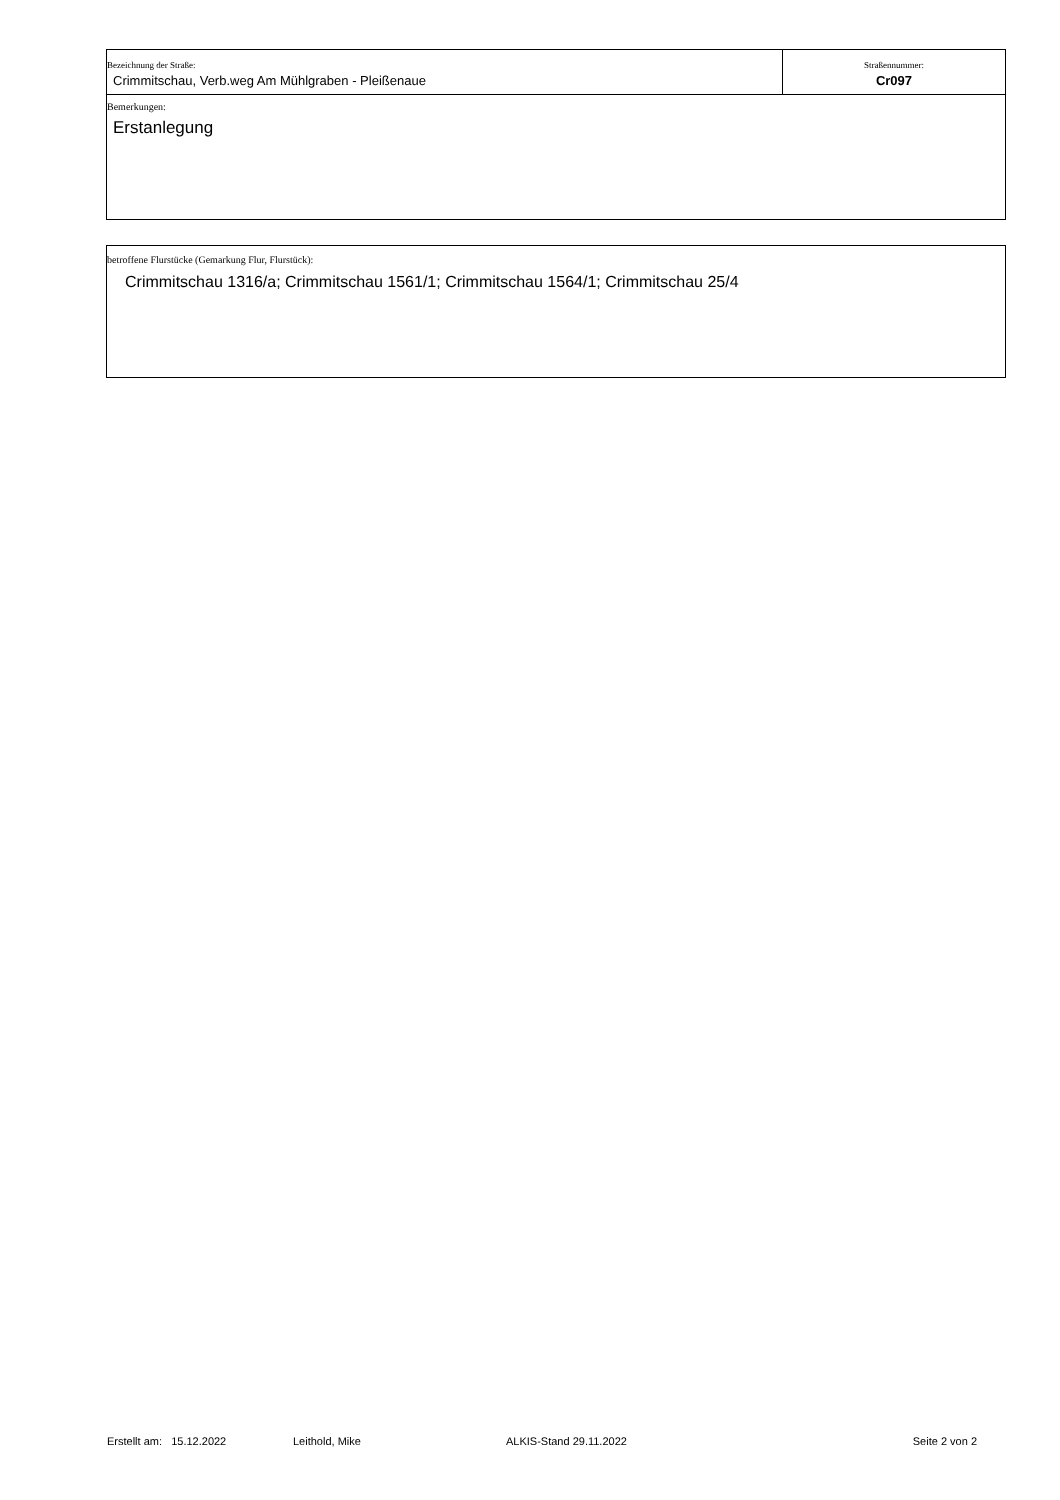| Bezeichnung der Straße: Crimmitschau, Verb.weg Am Mühlgraben - Pleißenaue | Straßennummer: Cr097 |
| Bemerkungen: Erstanlegung | |
betroffene Flurstücke (Gemarkung Flur, Flurstück):
Crimmitschau 1316/a; Crimmitschau 1561/1; Crimmitschau 1564/1; Crimmitschau 25/4
Erstellt am: 15.12.2022 Leithold, Mike ALKIS-Stand 29.11.2022 Seite 2 von 2